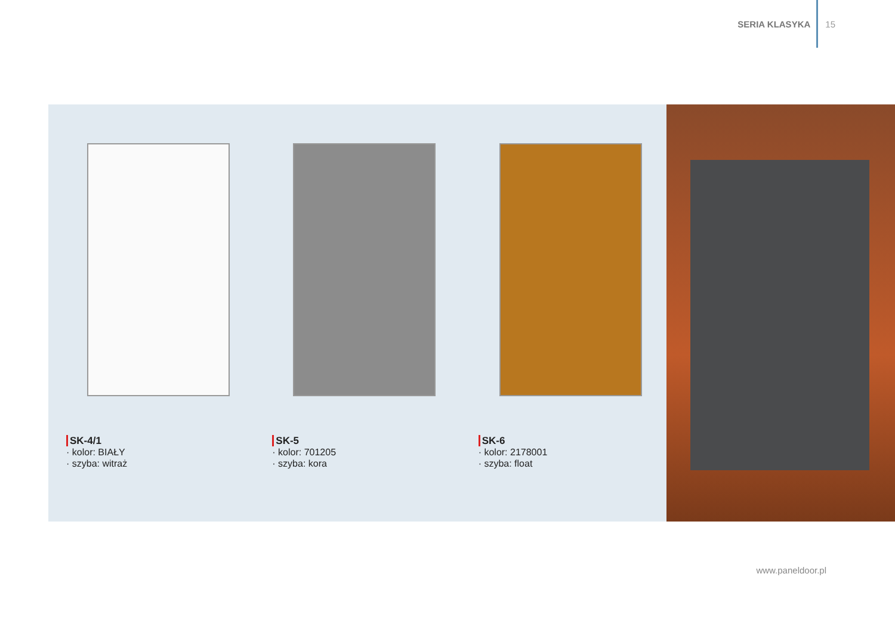SERIA KLASYKA 15
SK-4/1
· kolor: BIAŁY
· szyba: witraż
SK-5
· kolor: 701205
· szyba: kora
SK-6
· kolor: 2178001
· szyba: float
www.paneldoor.pl